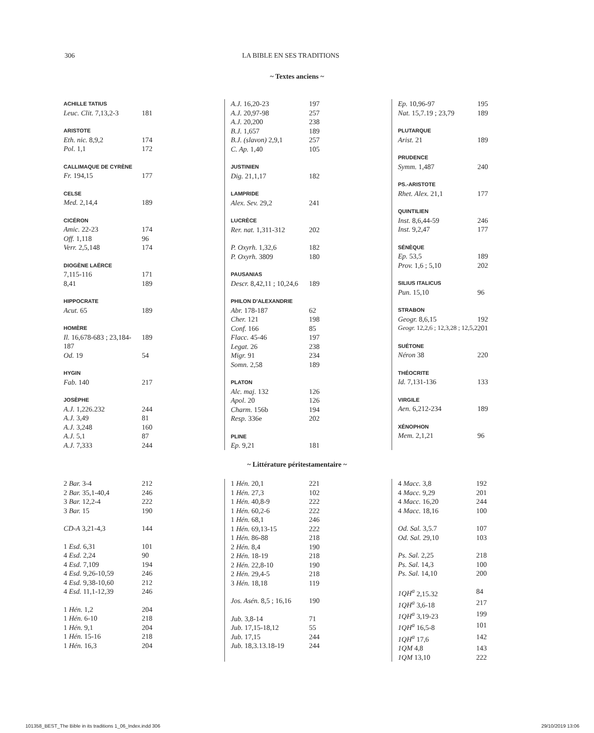306 LA BIBLE EN SES TRADITIONS
~ Textes anciens ~
| ACHILLE TATIUS | |
| Leuc. Clit. 7,13,2-3 | 181 |
| ARISTOTE | |
| Eth. nic. 8,9,2 | 174 |
| Pol. 1,1 | 172 |
| CALLIMAQUE DE CYRÈNE | |
| Fr. 194,15 | 177 |
| CELSE | |
| Med. 2,14,4 | 189 |
| CICÉRON | |
| Amic. 22-23 | 174 |
| Off. 1,118 | 96 |
| Verr. 2,5,148 | 174 |
| DIOGÈNE LAËRCE | |
| 7,115-116 | 171 |
| 8,41 | 189 |
| HIPPOCRATE | |
| Acut. 65 | 189 |
| HOMÈRE | |
| Il. 16,678-683 ; 23,184-187 | 189 |
| Od. 19 | 54 |
| HYGIN | |
| Fab. 140 | 217 |
| JOSÈPHE | |
| A.J. 1,226.232 | 244 |
| A.J. 3,49 | 81 |
| A.J. 3,248 | 160 |
| A.J. 5,1 | 87 |
| A.J. 7,333 | 244 |
| A.J. 16,20-23 | 197 |
| A.J. 20,97-98 | 257 |
| A.J. 20,200 | 238 |
| B.J. 1,657 | 189 |
| B.J. (slavon) 2,9,1 | 257 |
| C. Ap. 1,40 | 105 |
| JUSTINIEN | |
| Dig. 21,1,17 | 182 |
| LAMPRIDE | |
| Alex. Sev. 29,2 | 241 |
| LUCRÈCE | |
| Rer. nat. 1,311-312 | 202 |
| P. Oxyrh. 1,32,6 | 182 |
| P. Oxyrh. 3809 | 180 |
| PAUSANIAS | |
| Descr. 8,42,11 ; 10,24,6 | 189 |
| PHILON D'ALEXANDRIE | |
| Abr. 178-187 | 62 |
| Cher. 121 | 198 |
| Conf. 166 | 85 |
| Flacc. 45-46 | 197 |
| Legat. 26 | 238 |
| Migr. 91 | 234 |
| Somn. 2,58 | 189 |
| PLATON | |
| Alc. maj. 132 | 126 |
| Apol. 20 | 126 |
| Charm. 156b | 194 |
| Resp. 336e | 202 |
| PLINE | |
| Ep. 9,21 | 181 |
| Ep. 10,96-97 | 195 |
| Nat. 15,7.19 ; 23,79 | 189 |
| PLUTARQUE | |
| Arist. 21 | 189 |
| PRUDENCE | |
| Symm. 1,487 | 240 |
| PS.-ARISTOTE | |
| Rhet. Alex. 21,1 | 177 |
| QUINTILIEN | |
| Inst. 8,6,44-59 | 246 |
| Inst. 9,2,47 | 177 |
| SÉNÈQUE | |
| Ep. 53,5 | 189 |
| Prov. 1,6 ; 5,10 | 202 |
| SILIUS ITALICUS | |
| Pun. 15,10 | 96 |
| STRABON | |
| Geogr. 8,6,15 | 192 |
| Geogr. 12,2,6 ; 12,3,28 ; 12,5,2 | 201 |
| SUÉTONE | |
| Néron 38 | 220 |
| THÉOCRITE | |
| Id. 7,131-136 | 133 |
| VIRGILE | |
| Aen. 6,212-234 | 189 |
| XÉNOPHON | |
| Mem. 2,1,21 | 96 |
~ Littérature péritestamentaire ~
| 2 Bar. 3-4 | 212 |
| 2 Bar. 35,1-40,4 | 246 |
| 3 Bar. 12,2-4 | 222 |
| 3 Bar. 15 | 190 |
| CD-A 3,21-4,3 | 144 |
| 1 Esd. 6,31 | 101 |
| 4 Esd. 2,24 | 90 |
| 4 Esd. 7,109 | 194 |
| 4 Esd. 9,26-10,59 | 246 |
| 4 Esd. 9,38-10,60 | 212 |
| 4 Esd. 11,1-12,39 | 246 |
| 1 Hén. 1,2 | 204 |
| 1 Hén. 6-10 | 218 |
| 1 Hén. 9,1 | 204 |
| 1 Hén. 15-16 | 218 |
| 1 Hén. 16,3 | 204 |
| 1 Hén. 20,1 | 221 |
| 1 Hén. 27,3 | 102 |
| 1 Hén. 40,8-9 | 222 |
| 1 Hén. 60,2-6 | 222 |
| 1 Hén. 68,1 | 246 |
| 1 Hén. 69,13-15 | 222 |
| 1 Hén. 86-88 | 218 |
| 2 Hén. 8,4 | 190 |
| 2 Hén. 18-19 | 218 |
| 2 Hén. 22,8-10 | 190 |
| 2 Hén. 29,4-5 | 218 |
| 3 Hén. 18,18 | 119 |
| Jos. Asén. 8,5 ; 16,16 | 190 |
| Jub. 3,8-14 | 71 |
| Jub. 17,15-18,12 | 55 |
| Jub. 17,15 | 244 |
| Jub. 18,3.13.18-19 | 244 |
| 4 Macc. 3,8 | 192 |
| 4 Macc. 9,29 | 201 |
| 4 Macc. 16,20 | 244 |
| 4 Macc. 18,16 | 100 |
| Od. Sal. 3,5.7 | 107 |
| Od. Sal. 29,10 | 103 |
| Ps. Sal. 2,25 | 218 |
| Ps. Sal. 14,3 | 100 |
| Ps. Sal. 14,10 | 200 |
| 1QH<sup>a</sup> 2,15.32 | 84 |
| 1QH<sup>a</sup> 3,6-18 | 217 |
| 1QH<sup>a</sup> 3,19-23 | 199 |
| 1QH<sup>a</sup> 16,5-8 | 101 |
| 1QH<sup>a</sup> 17,6 | 142 |
| 1QM 4,8 | 143 |
| 1QM 13,10 | 222 |
101358_BEST_The Bible in its traditions 1_06_Index.indd 306 29/10/2019 13:06